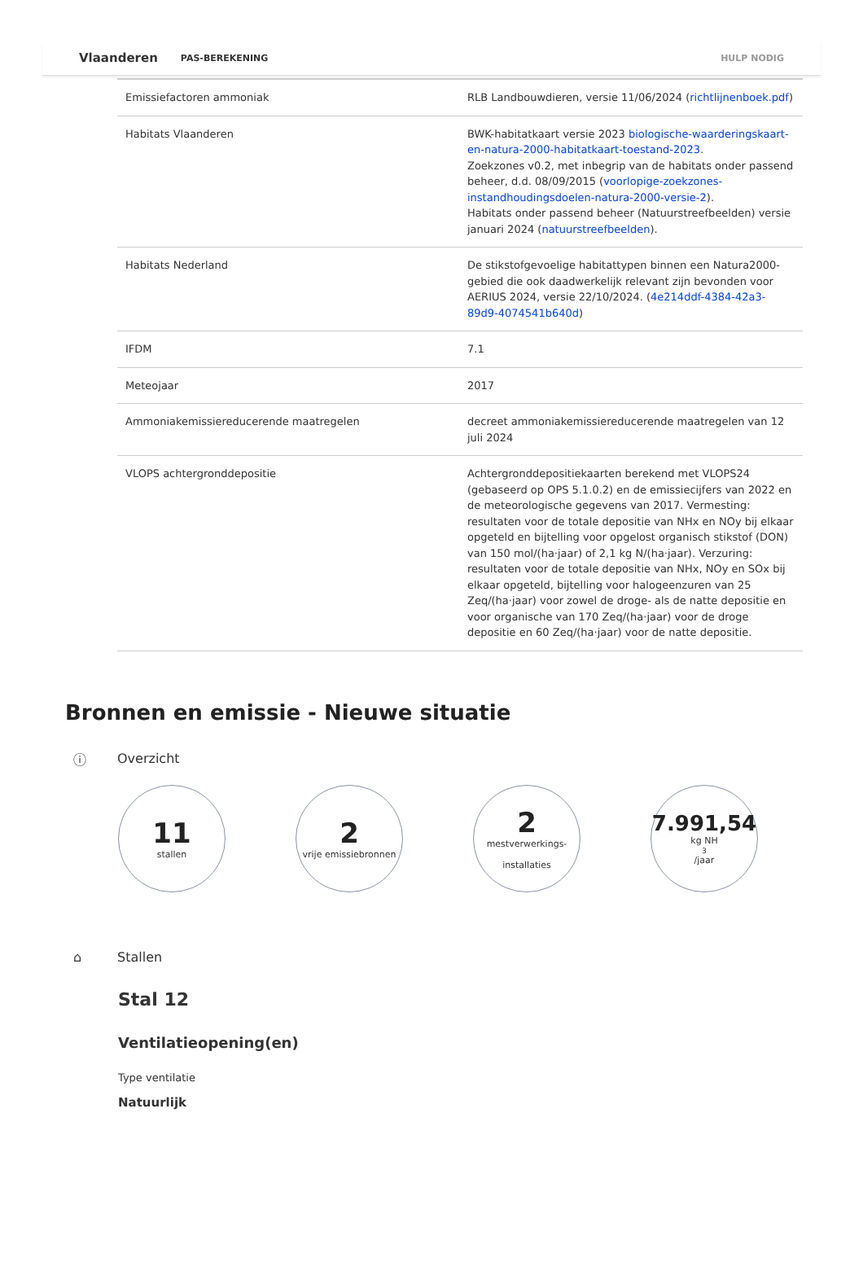Vlaanderen PAS-BEREKENING HULP NODIG
| Emissiefactoren ammoniak | RLB Landbouwdieren, versie 11/06/2024 ( richtlijnenboek.pdf ) |
| Habitats Vlaanderen | BWK-habitatkaart versie 2023 biologische-waarderingskaart-en-natura-2000-habitatkaart-toestand-2023 . Zoekzones v0.2, met inbegrip van de habitats onder passend beheer, d.d. 08/09/2015 ( voorlopige-zoekzones-instandhoudingsdoelen-natura-2000-versie-2 ). Habitats onder passend beheer (Natuurstreefbeelden) versie januari 2024 ( natuurstreefbeelden ). |
| Habitats Nederland | De stikstofgevoelige habitattypen binnen een Natura2000-gebied die ook daadwerkelijk relevant zijn bevonden voor AERIUS 2024, versie 22/10/2024. ( 4e214ddf-4384-42a3-89d9-4074541b640d ) |
| IFDM | 7.1 |
| Meteojaar | 2017 |
| Ammoniakemissiereducerende maatregelen | decreet ammoniakemissiereducerende maatregelen van 12 juli 2024 |
| VLOPS achtergronddepositie | Achtergronddepositiekaarten berekend met VLOPS24 (gebaseerd op OPS 5.1.0.2) en de emissiecijfers van 2022 en de meteorologische gegevens van 2017. Vermesting: resultaten voor de totale depositie van NHx en NOy bij elkaar opgeteld en bijtelling voor opgelost organisch stikstof (DON) van 150 mol/(ha·jaar) of 2,1 kg N/(ha·jaar). Verzuring: resultaten voor de totale depositie van NHx, NOy en SOx bij elkaar opgeteld, bijtelling voor halogeenzuren van 25 Zeq/(ha·jaar) voor zowel de droge- als de natte depositie en voor organische van 170 Zeq/(ha·jaar) voor de droge depositie en 60 Zeq/(ha·jaar) voor de natte depositie. |
Bronnen en emissie - Nieuwe situatie
ⓘ Overzicht
11
stallen
2
vrije emissiebronnen
2
mestverwerkings-
installaties
7.991,54
kg NH<sub>3</sub>/jaar
⌂ Stallen
Stal 12
Ventilatieopening(en)
Type ventilatie
Natuurlijk